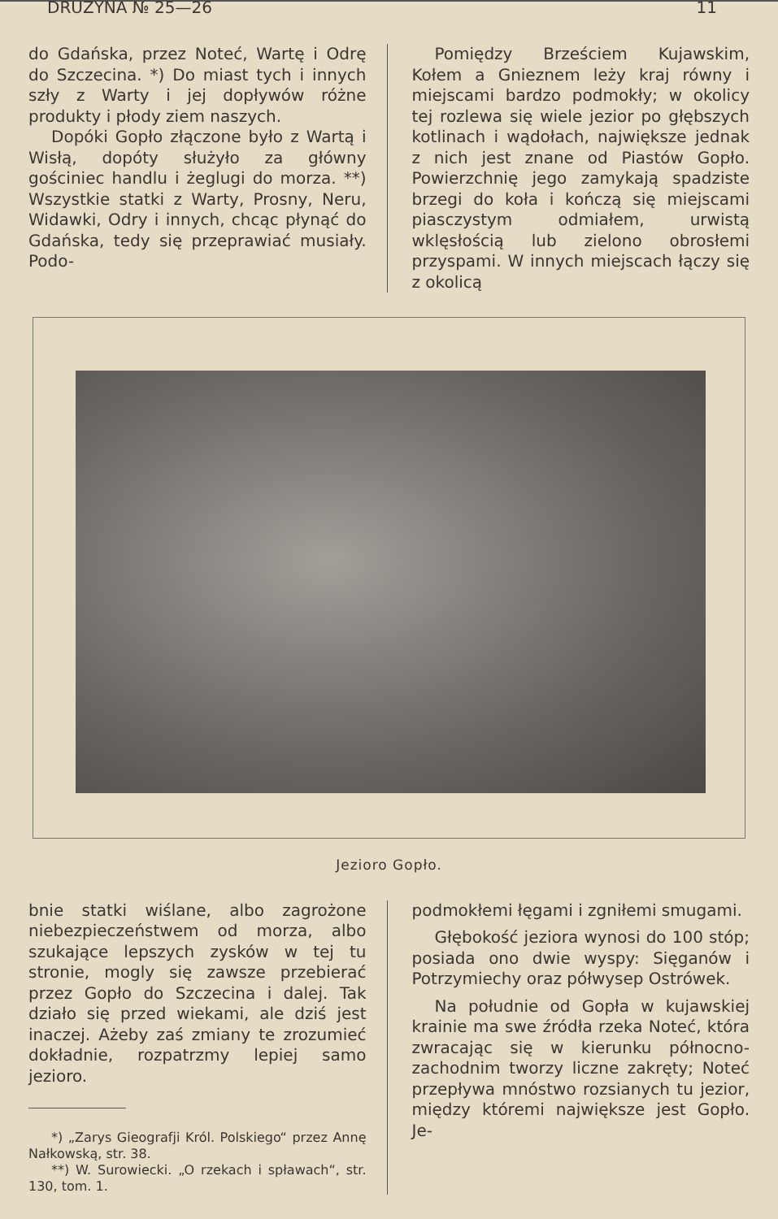DRUŻYNA № 25—26 11
do Gdańska, przez Noteć, Wartę i Odrę do Szczecina. *) Do miast tych i innych szły z Warty i jej dopływów różne produkty i płody ziem naszych.
Dopóki Gopło złączone było z Wartą i Wisłą, dopóty służyło za główny gościniec handlu i żeglugi do morza. **) Wszystkie statki z Warty, Prosny, Neru, Widawki, Odry i innych, chcąc płynąć do Gdańska, tedy się przeprawiać musiały. Podo-
Pomiędzy Brześciem Kujawskim, Kołem a Gnieznem leży kraj równy i miejscami bardzo podmokły; w okolicy tej rozlewa się wiele jezior po głębszych kotlinach i wądołach, największe jednak z nich jest znane od Piastów Gopło. Powierzchnię jego zamykają spadziste brzegi do koła i kończą się miejscami piasczystym odmiałem, urwistą wklęsłością lub zielono obrosłemi przyspami. W innych miejscach łączy się z okolicą
Jezioro Gopło.
bnie statki wiślane, albo zagrożone niebezpieczeństwem od morza, albo szukające lepszych zysków w tej tu stronie, mogly się zawsze przebierać przez Gopło do Szczecina i dalej. Tak działo się przed wiekami, ale dziś jest inaczej. Ażeby zaś zmiany te zrozumieć dokładnie, rozpatrzmy lepiej samo jezioro.
*) „Zarys Gieografji Król. Polskiego“ przez Annę Nałkowską, str. 38.
**) W. Surowiecki. „O rzekach i spławach“, str. 130, tom. 1.
podmokłemi łęgami i zgniłemi smugami.
Głębokość jeziora wynosi do 100 stóp; posiada ono dwie wyspy: Sięganów i Potrzymiechy oraz półwysep Ostrówek.
Na południe od Gopła w kujawskiej krainie ma swe źródła rzeka Noteć, która zwracając się w kierunku północno-zachodnim tworzy liczne zakręty; Noteć przepływa mnóstwo rozsianych tu jezior, między któremi największe jest Gopło. Je-